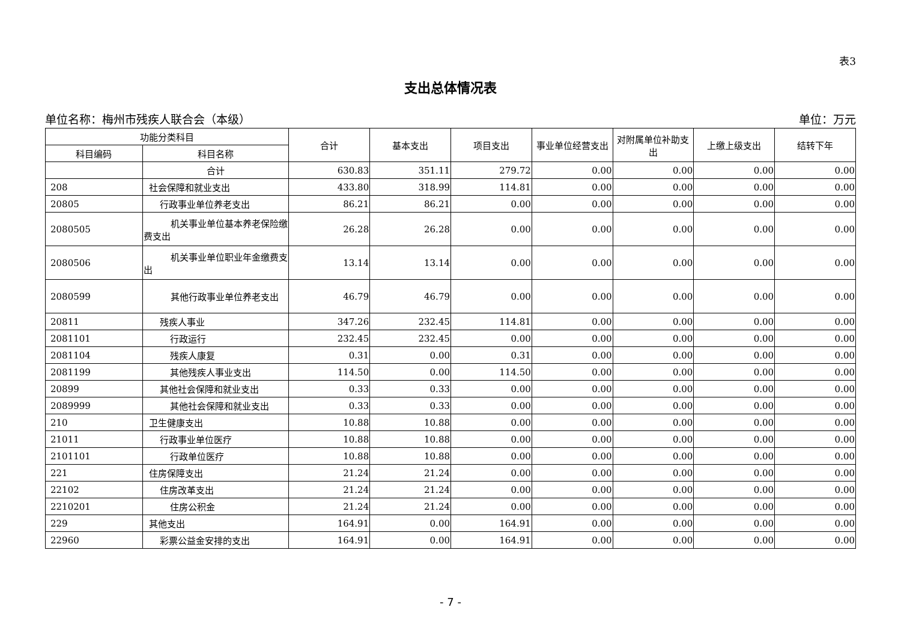表3
支出总体情况表
单位名称：梅州市残疾人联合会（本级） 单位：万元
| 功能分类科目 | | 合计 | 基本支出 | 项目支出 | 事业单位经营支出 | 对附属单位补助支出 | 上缴上级支出 | 结转下年 |
| --- | --- | --- | --- | --- | --- | --- | --- | --- |
| 科目编码 | 科目名称 | | | | | | | |
| | 合计 | 630.83 | 351.11 | 279.72 | 0.00 | 0.00 | 0.00 | 0.00 |
| 208 | 社会保障和就业支出 | 433.80 | 318.99 | 114.81 | 0.00 | 0.00 | 0.00 | 0.00 |
| 20805 | 行政事业单位养老支出 | 86.21 | 86.21 | 0.00 | 0.00 | 0.00 | 0.00 | 0.00 |
| 2080505 | 机关事业单位基本养老保险缴费支出 | 26.28 | 26.28 | 0.00 | 0.00 | 0.00 | 0.00 | 0.00 |
| 2080506 | 机关事业单位职业年金缴费支出 | 13.14 | 13.14 | 0.00 | 0.00 | 0.00 | 0.00 | 0.00 |
| 2080599 | 其他行政事业单位养老支出 | 46.79 | 46.79 | 0.00 | 0.00 | 0.00 | 0.00 | 0.00 |
| 20811 | 残疾人事业 | 347.26 | 232.45 | 114.81 | 0.00 | 0.00 | 0.00 | 0.00 |
| 2081101 | 行政运行 | 232.45 | 232.45 | 0.00 | 0.00 | 0.00 | 0.00 | 0.00 |
| 2081104 | 残疾人康复 | 0.31 | 0.00 | 0.31 | 0.00 | 0.00 | 0.00 | 0.00 |
| 2081199 | 其他残疾人事业支出 | 114.50 | 0.00 | 114.50 | 0.00 | 0.00 | 0.00 | 0.00 |
| 20899 | 其他社会保障和就业支出 | 0.33 | 0.33 | 0.00 | 0.00 | 0.00 | 0.00 | 0.00 |
| 2089999 | 其他社会保障和就业支出 | 0.33 | 0.33 | 0.00 | 0.00 | 0.00 | 0.00 | 0.00 |
| 210 | 卫生健康支出 | 10.88 | 10.88 | 0.00 | 0.00 | 0.00 | 0.00 | 0.00 |
| 21011 | 行政事业单位医疗 | 10.88 | 10.88 | 0.00 | 0.00 | 0.00 | 0.00 | 0.00 |
| 2101101 | 行政单位医疗 | 10.88 | 10.88 | 0.00 | 0.00 | 0.00 | 0.00 | 0.00 |
| 221 | 住房保障支出 | 21.24 | 21.24 | 0.00 | 0.00 | 0.00 | 0.00 | 0.00 |
| 22102 | 住房改革支出 | 21.24 | 21.24 | 0.00 | 0.00 | 0.00 | 0.00 | 0.00 |
| 2210201 | 住房公积金 | 21.24 | 21.24 | 0.00 | 0.00 | 0.00 | 0.00 | 0.00 |
| 229 | 其他支出 | 164.91 | 0.00 | 164.91 | 0.00 | 0.00 | 0.00 | 0.00 |
| 22960 | 彩票公益金安排的支出 | 164.91 | 0.00 | 164.91 | 0.00 | 0.00 | 0.00 | 0.00 |
- 7 -